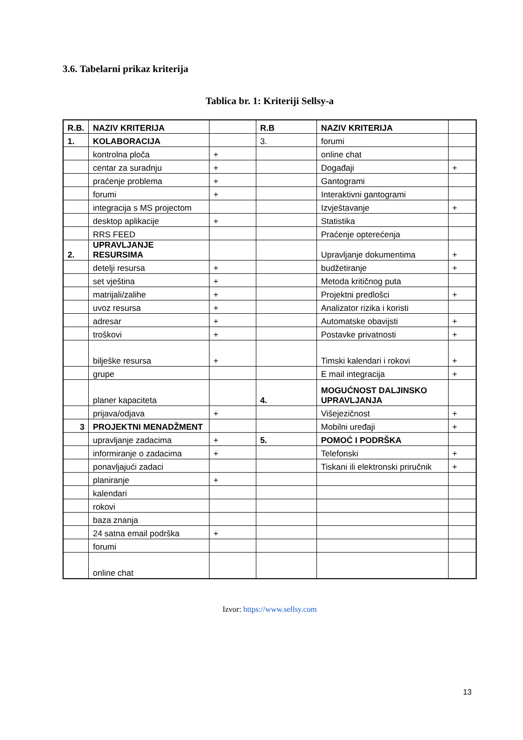3.6. Tabelarni prikaz kriterija
Tablica br. 1: Kriteriji Sellsy-a
| R.B. | NAZIV KRITERIJA | | R.B | NAZIV KRITERIJA | |
| 1. | KOLABORACIJA | | 3. | forumi | |
| | kontrolna ploča | + | | online chat | |
| | centar za suradnju | + | | Događaji | + |
| | praćenje problema | + | | Gantogrami | |
| | forumi | + | | Interaktivni gantogrami | |
| | integracija s MS projectom | | | Izvještavanje | + |
| | desktop aplikacije | + | | Statistika | |
| | RRS FEED | | | Praćenje opterećenja | |
| 2. | UPRAVLJANJE RESURSIMA | | | Upravljanje dokumentima | + |
| | detelji resursa | + | | budžetiranje | + |
| | set vještina | + | | Metoda kritičnog puta | |
| | matrijali/zalihe | + | | Projektni predlošci | + |
| | uvoz resursa | + | | Analizator rizika i koristi | |
| | adresar | + | | Automatske obavijsti | + |
| | troškovi | + | | Postavke privatnosti | + |
| | bilješke resursa | + | | Timski kalendari i rokovi | + |
| | grupe | | | E mail integracija | + |
| | planer kapaciteta | | 4. | MOGUĆNOST DALJINSKO UPRAVLJANJA | |
| | prijava/odjava | + | | Višejezičnost | + |
| 3 | PROJEKTNI MENADŽMENT | | | Mobilni uređaji | + |
| | upravljanje zadacima | + | 5. | POMOĆ I PODRŠKA | |
| | informiranje o zadacima | + | | Telefonski | + |
| | ponavljajući zadaci | | | Tiskani ili elektronski priručnik | + |
| | planiranje | + | | | |
| | kalendari | | | | |
| | rokovi | | | | |
| | baza znanja | | | | |
| | 24 satna email podrška | + | | | |
| | forumi | | | | |
| | online chat | | | | |
Izvor: https://www.sellsy.com
13